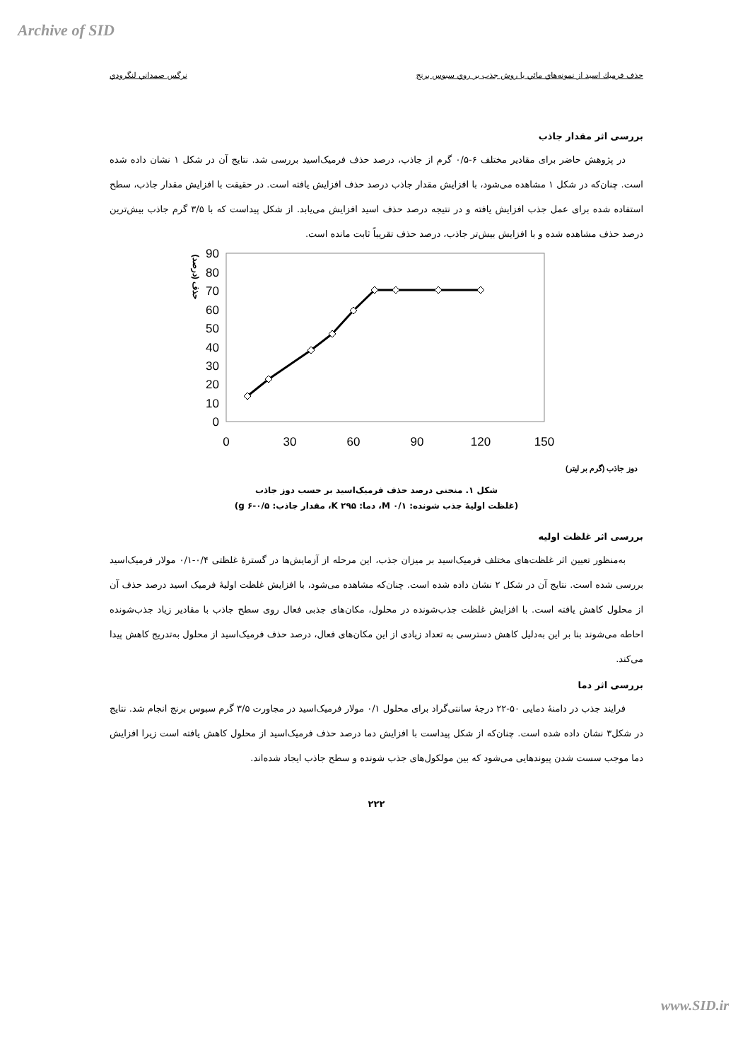Archive of SID
حذف فرميك اسيد از نمونه‌هاي مائي با روش جذب بر روي سبوس برنج نرگس صمداني لنگرودي
بررسی اثر مقدار جاذب
در پژوهش حاضر برای مقادیر مختلف ۶-۰/۵ گرم از جاذب، درصد حذف فرمیک‌اسید بررسی شد. نتایج آن در شکل ۱ نشان داده شده است. چنان‌که در شکل ۱ مشاهده می‌شود، با افزایش مقدار جاذب درصد حذف افزایش یافته است. در حقیقت با افزایش مقدار جاذب، سطح استفاده شده برای عمل جذب افزایش یافته و در نتیجه درصد حذف اسید افزایش می‌یابد. از شکل پیداست که با ۳/۵ گرم جاذب بیش‌ترین درصد حذف مشاهده شده و با افزایش بیش‌تر جاذب، درصد حذف تقریباً ثابت مانده است.
90
80
70
60
50
40
30
20
10
0
0
30
60
90
120
150
حذف (درصد)
دوز جاذب (گرم بر لیتر)
شکل ۱. منحنی درصد حذف فرمیک‌اسید بر حسب دوز جاذب
(غلظت اولیهٔ جذب شونده: M ۰/۱، دما: K ۲۹۵، مقدار جاذب: g ۶-۰/۵)
بررسی اثر غلظت اولیه
به‌منظور تعیین اثر غلظت‌های مختلف فرمیک‌اسید بر میزان جذب، این مرحله از آزمایش‌ها در گسترهٔ غلظتی ۰/۴-۰/۱ مولار فرمیک‌اسید بررسی شده است. نتایج آن در شکل ۲ نشان داده شده است. چنان‌که مشاهده می‌شود، با افزایش غلظت اولیهٔ فرمیک اسید درصد حذف آن از محلول کاهش یافته است. با افزایش غلظت جذب‌شونده در محلول، مکان‌های جذبی فعال روی سطح جاذب با مقادیر زیاد جذب‌شونده احاطه می‌شوند بنا بر این به‌دلیل کاهش دسترسی به تعداد زیادی از این مکان‌های فعال، درصد حذف فرمیک‌اسید از محلول به‌تدریج کاهش پیدا می‌کند.
بررسی اثر دما
فرایند جذب در دامنهٔ دمایی ۵۰-۲۲ درجهٔ سانتی‌گراد برای محلول ۰/۱ مولار فرمیک‌اسید در مجاورت ۳/۵ گرم سبوس برنج انجام شد. نتایج در شکل۳ نشان داده شده است. چنان‌که از شکل پیداست با افزایش دما درصد حذف فرمیک‌اسید از محلول کاهش یافته است زیرا افزایش دما موجب سست شدن پیوندهایی می‌شود که بین مولکول‌های جذب شونده و سطح جاذب ایجاد شده‌اند.
۲۲۲
www.SID.ir